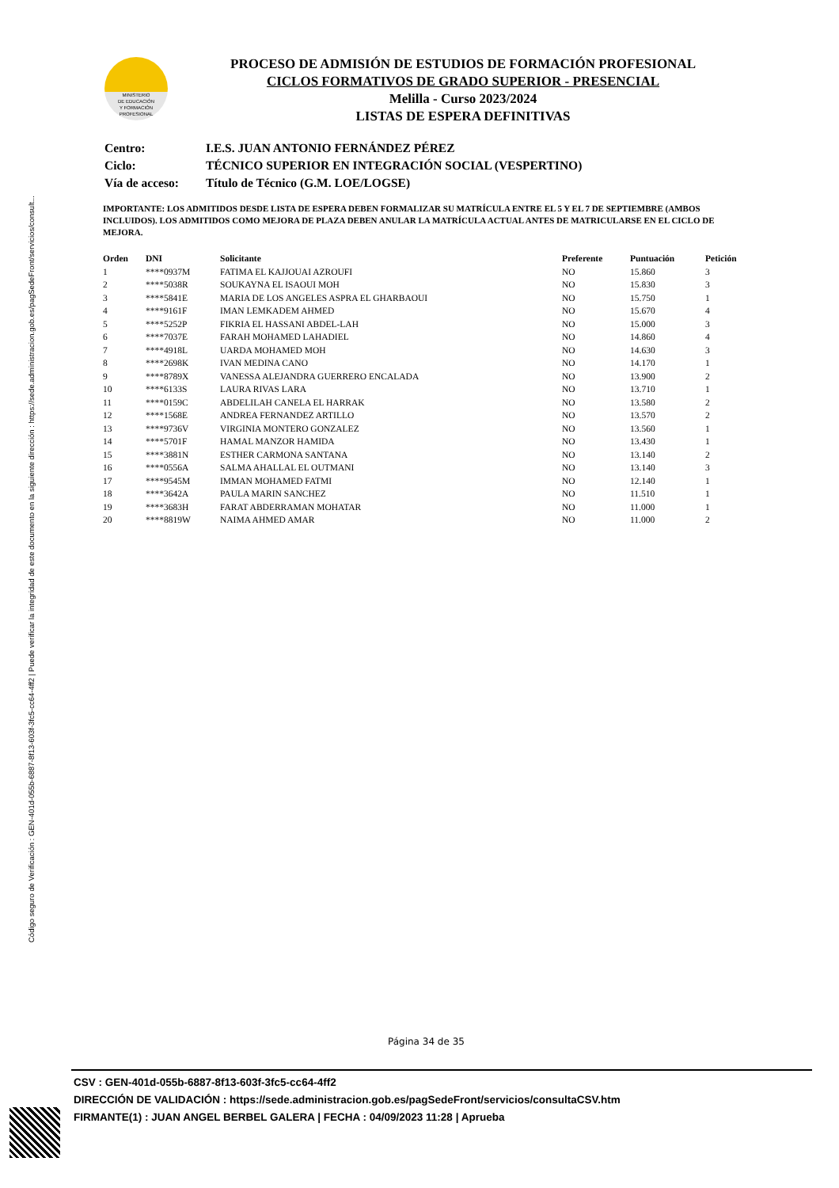Código seguro de Verificación : GEN-401d-055b-6887-8f13-603f-3fc5-cc64-4ff2 | Puede verificar la integridad de este documento en la siguiente dirección : https://sede.administracion.gob.es/pagSedeFront/servicios/consult...
MINISTERIO
DE EDUCACIÓN
Y FORMACIÓN
PROFESIONAL
PROCESO DE ADMISIÓN DE ESTUDIOS DE FORMACIÓN PROFESIONAL
CICLOS FORMATIVOS DE GRADO SUPERIOR - PRESENCIAL
Melilla - Curso 2023/2024
LISTAS DE ESPERA DEFINITIVAS
| Centro: | I.E.S. JUAN ANTONIO FERNÁNDEZ PÉREZ |
| Ciclo: | TÉCNICO SUPERIOR EN INTEGRACIÓN SOCIAL (VESPERTINO) |
| Vía de acceso: | Título de Técnico (G.M. LOE/LOGSE) |
IMPORTANTE: LOS ADMITIDOS DESDE LISTA DE ESPERA DEBEN FORMALIZAR SU MATRÍCULA ENTRE EL 5 Y EL 7 DE SEPTIEMBRE (AMBOS INCLUIDOS). LOS ADMITIDOS COMO MEJORA DE PLAZA DEBEN ANULAR LA MATRÍCULA ACTUAL ANTES DE MATRICULARSE EN EL CICLO DE MEJORA.
| Orden | DNI | Solicitante | Preferente | Puntuación | Petición |
| --- | --- | --- | --- | --- | --- |
| 1 | ****0937M | FATIMA EL KAJJOUAI AZROUFI | NO | 15.860 | 3 |
| 2 | ****5038R | SOUKAYNA EL ISAOUI MOH | NO | 15.830 | 3 |
| 3 | ****5841E | MARIA DE LOS ANGELES ASPRA EL GHARBAOUI | NO | 15.750 | 1 |
| 4 | ****9161F | IMAN LEMKADEM AHMED | NO | 15.670 | 4 |
| 5 | ****5252P | FIKRIA EL HASSANI ABDEL-LAH | NO | 15.000 | 3 |
| 6 | ****7037E | FARAH MOHAMED LAHADIEL | NO | 14.860 | 4 |
| 7 | ****4918L | UARDA MOHAMED MOH | NO | 14.630 | 3 |
| 8 | ****2698K | IVAN MEDINA CANO | NO | 14.170 | 1 |
| 9 | ****8789X | VANESSA ALEJANDRA GUERRERO ENCALADA | NO | 13.900 | 2 |
| 10 | ****6133S | LAURA RIVAS LARA | NO | 13.710 | 1 |
| 11 | ****0159C | ABDELILAH CANELA EL HARRAK | NO | 13.580 | 2 |
| 12 | ****1568E | ANDREA FERNANDEZ ARTILLO | NO | 13.570 | 2 |
| 13 | ****9736V | VIRGINIA MONTERO GONZALEZ | NO | 13.560 | 1 |
| 14 | ****5701F | HAMAL MANZOR HAMIDA | NO | 13.430 | 1 |
| 15 | ****3881N | ESTHER CARMONA SANTANA | NO | 13.140 | 2 |
| 16 | ****0556A | SALMA AHALLAL EL OUTMANI | NO | 13.140 | 3 |
| 17 | ****9545M | IMMAN MOHAMED FATMI | NO | 12.140 | 1 |
| 18 | ****3642A | PAULA MARIN SANCHEZ | NO | 11.510 | 1 |
| 19 | ****3683H | FARAT ABDERRAMAN MOHATAR | NO | 11.000 | 1 |
| 20 | ****8819W | NAIMA AHMED AMAR | NO | 11.000 | 2 |
Página 34 de 35
CSV : GEN-401d-055b-6887-8f13-603f-3fc5-cc64-4ff2
DIRECCIÓN DE VALIDACIÓN : https://sede.administracion.gob.es/pagSedeFront/servicios/consultaCSV.htm
FIRMANTE(1) : JUAN ANGEL BERBEL GALERA | FECHA : 04/09/2023 11:28 | Aprueba